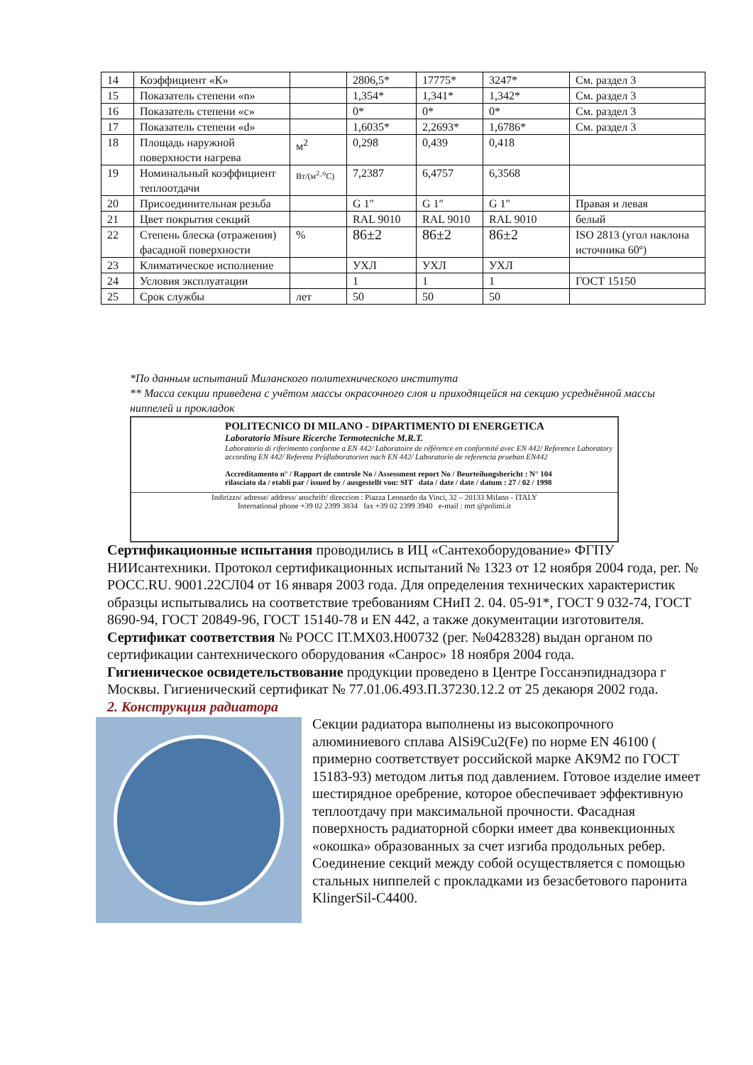| 14 | Коэффициент «К» | | 2806,5* | 17775* | 3247* | См. раздел 3 |
| 15 | Показатель степени «n» | | 1,354* | 1,341* | 1,342* | См. раздел 3 |
| 16 | Показатель степени «c» | | 0* | 0* | 0* | См. раздел 3 |
| 17 | Показатель степени «d» | | 1,6035* | 2,2693* | 1,6786* | См. раздел 3 |
| 18 | Площадь наружной поверхности нагрева | м<sup>2</sup> | 0,298 | 0,439 | 0,418 | |
| 19 | Номинальный коэффициент теплоотдачи | Вт/(м<sup>2</sup>·<sup>o</sup>С) | 7,2387 | 6,4757 | 6,3568 | |
| 20 | Присоединительная резьба | | G 1″ | G 1″ | G 1″ | Правая и левая |
| 21 | Цвет покрытия секций | | RAL 9010 | RAL 9010 | RAL 9010 | белый |
| 22 | Степень блеска (отражения) фасадной поверхности | % | 86±2 | 86±2 | 86±2 | ISO 2813 (угол наклона источника 60º) |
| 23 | Климатическое исполнение | | УХЛ | УХЛ | УХЛ | |
| 24 | Условия эксплуатации | | 1 | 1 | 1 | ГОСТ 15150 |
| 25 | Срок службы | лет | 50 | 50 | 50 | |
*По данным испытаний Миланского политехнического института
** Масса секции приведена с учётом массы окрасочного слоя и приходящейся на секцию усреднённой массы ниппелей и прокладок
POLITECNICO DI MILANO - DIPARTIMENTO DI ENERGETICA
Laboratorio Misure Ricerche Termotecniche M.R.T.
Laboratorio di riferimento conforme a EN 442/ Laboratoire de référence en conformité avec EN 442/ Reference Laboratory according EN 442/ Referenz Prüflaboratorien nach EN 442/ Laboratorio de referencia prueban EN442
Accreditamento n° / Rapport de controle No / Assessment report No / Beurteilungsbericht : N° 104
rilasciato da / etabli par / issued by / ausgestellt von: SIT data / date / date / datum : 27 / 02 / 1998
Indirizzo/ adresse/ address/ anschrift/ direccion : Piazza Leonardo da Vinci, 32 – 20133 Milano - ITALY
International phone +39 02 2399 3834 fax +39 02 2399 3940 e-mail : mrt @polimi.it
Сертификационные испытания проводились в ИЦ «Сантехоборудование» ФГПУ НИИсантехники. Протокол сертификационных испытаний № 1323 от 12 ноября 2004 года, рег. № РОСС.RU. 9001.22СЛ04 от 16 января 2003 года. Для определения технических характеристик образцы испытывались на соответствие требованиям СНиП 2. 04. 05-91*, ГОСТ 9 032-74, ГОСТ 8690-94, ГОСТ 20849-96, ГОСТ 15140-78 и EN 442, а также документации изготовителя.
Сертификат соответствия № РОСС IT.МХ03.Н00732 (рег. №0428328) выдан органом по сертификации сантехнического оборудования «Санрос» 18 ноября 2004 года.
Гигиеническое освидетельствование продукции проведено в Центре Госсанэпиднадзора г Москвы. Гигиенический сертификат № 77.01.06.493.П.37230.12.2 от 25 декаюря 2002 года.
2. Конструкция радиатора
Секции радиатора выполнены из высокопрочного алюминиевого сплава AlSi9Cu2(Fe) по норме EN 46100 ( примерно соответствует российской марке АК9М2 по ГОСТ 15183-93) методом литья под давлением. Готовое изделие имеет шестирядное оребрение, которое обеспечивает эффективную теплоотдачу при максимальной прочности. Фасадная поверхность радиаторной сборки имеет два конвекционных «окошка» образованных за счет изгиба продольных ребер. Соединение секций между собой осуществляется с помощью стальных ниппелей с прокладками из безасбетового паронита KlingerSil-C4400.